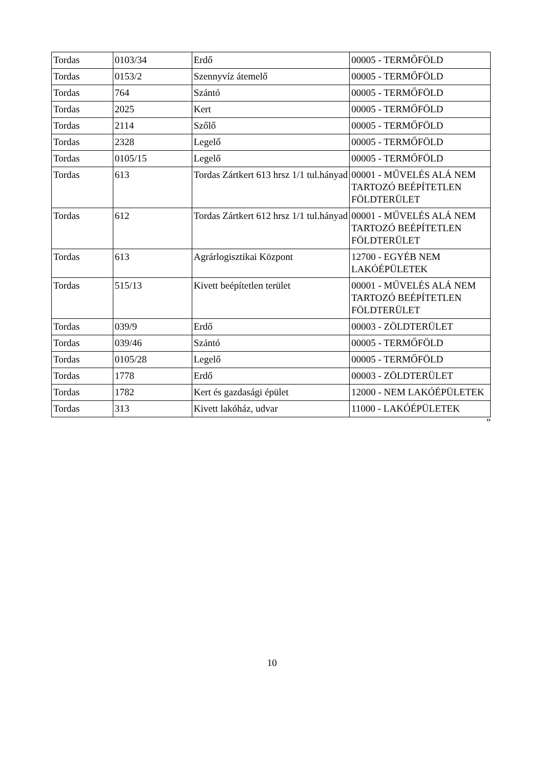| Tordas | 0103/34 | Erdő | 00005 - TERMŐFÖLD |
| Tordas | 0153/2 | Szennyvíz átemelő | 00005 - TERMŐFÖLD |
| Tordas | 764 | Szántó | 00005 - TERMŐFÖLD |
| Tordas | 2025 | Kert | 00005 - TERMŐFÖLD |
| Tordas | 2114 | Szőlő | 00005 - TERMŐFÖLD |
| Tordas | 2328 | Legelő | 00005 - TERMŐFÖLD |
| Tordas | 0105/15 | Legelő | 00005 - TERMŐFÖLD |
| Tordas | 613 | Tordas Zártkert 613 hrsz 1/1 tul.hányad | 00001 - MŰVELÉS ALÁ NEM TARTOZÓ BEÉPÍTETLEN FÖLDTERÜLET |
| Tordas | 612 | Tordas Zártkert 612 hrsz 1/1 tul.hányad | 00001 - MŰVELÉS ALÁ NEM TARTOZÓ BEÉPÍTETLEN FÖLDTERÜLET |
| Tordas | 613 | Agrárlogisztikai Központ | 12700 - EGYÉB NEM LAKÓÉPÜLETEK |
| Tordas | 515/13 | Kivett beépítetlen terület | 00001 - MŰVELÉS ALÁ NEM TARTOZÓ BEÉPÍTETLEN FÖLDTERÜLET |
| Tordas | 039/9 | Erdő | 00003 - ZÖLDTERÜLET |
| Tordas | 039/46 | Szántó | 00005 - TERMŐFÖLD |
| Tordas | 0105/28 | Legelő | 00005 - TERMŐFÖLD |
| Tordas | 1778 | Erdő | 00003 - ZÖLDTERÜLET |
| Tordas | 1782 | Kert és gazdasági épület | 12000 - NEM LAKÓÉPÜLETEK |
| Tordas | 313 | Kivett lakóház, udvar | 11000 - LAKÓÉPÜLETEK |
”
10